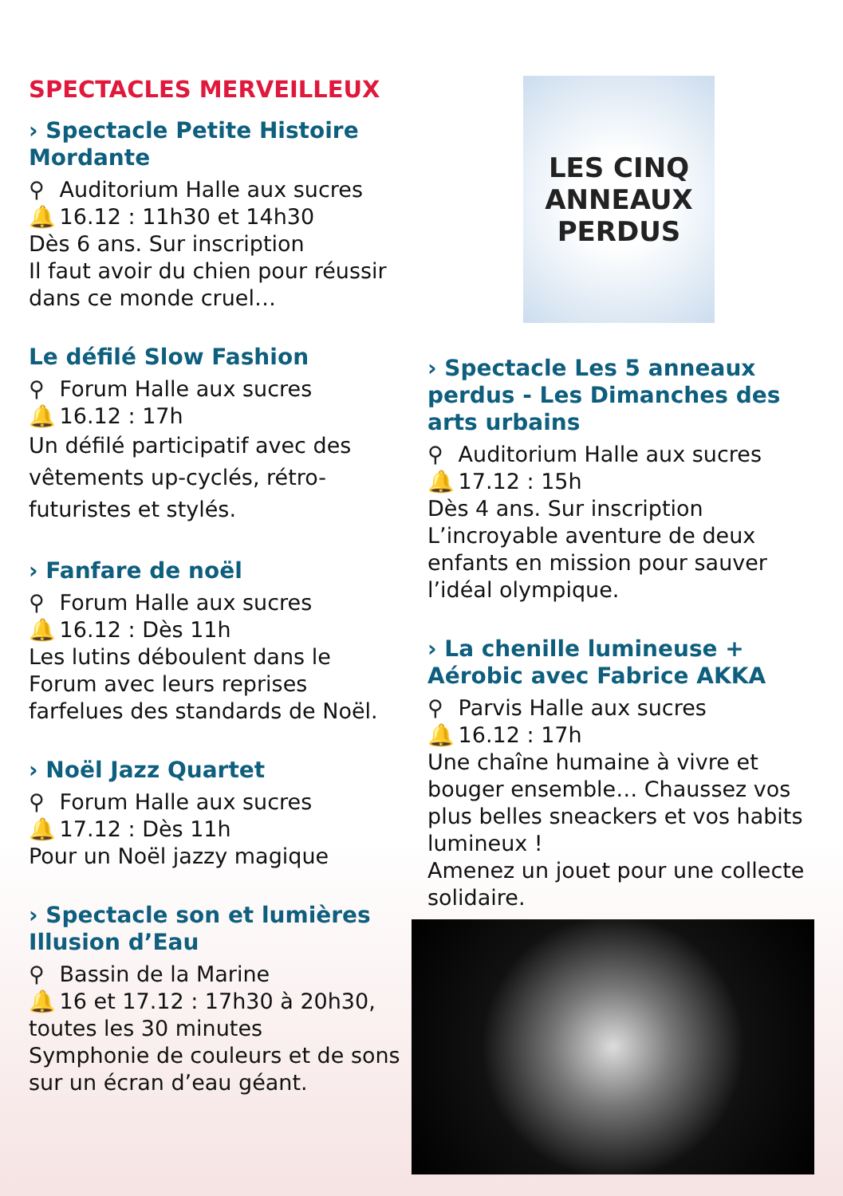SPECTACLES MERVEILLEUX
› Spectacle Petite Histoire Mordante
⚲ Auditorium Halle aux sucres
🔔 16.12 : 11h30 et 14h30
Dès 6 ans. Sur inscription
Il faut avoir du chien pour réussir dans ce monde cruel…
Le défilé Slow Fashion
⚲ Forum Halle aux sucres
🔔 16.12 : 17h
Un défilé participatif avec des vêtements up-cyclés, rétro-futuristes et stylés.
› Fanfare de noël
⚲ Forum Halle aux sucres
🔔 16.12 : Dès 11h
Les lutins déboulent dans le Forum avec leurs reprises farfelues des standards de Noël.
› Noël Jazz Quartet
⚲ Forum Halle aux sucres
🔔 17.12 : Dès 11h
Pour un Noël jazzy magique
› Spectacle son et lumières Illusion d’Eau
⚲ Bassin de la Marine
🔔 16 et 17.12 : 17h30 à 20h30, toutes les 30 minutes
Symphonie de couleurs et de sons sur un écran d’eau géant.
LES CINQ
ANNEAUX
PERDUS
› Spectacle Les 5 anneaux perdus - Les Dimanches des arts urbains
⚲ Auditorium Halle aux sucres
🔔 17.12 : 15h
Dès 4 ans. Sur inscription
L’incroyable aventure de deux enfants en mission pour sauver l’idéal olympique.
› La chenille lumineuse + Aérobic avec Fabrice AKKA
⚲ Parvis Halle aux sucres
🔔 16.12 : 17h
Une chaîne humaine à vivre et bouger ensemble… Chaussez vos plus belles sneackers et vos habits lumineux !
Amenez un jouet pour une collecte solidaire.